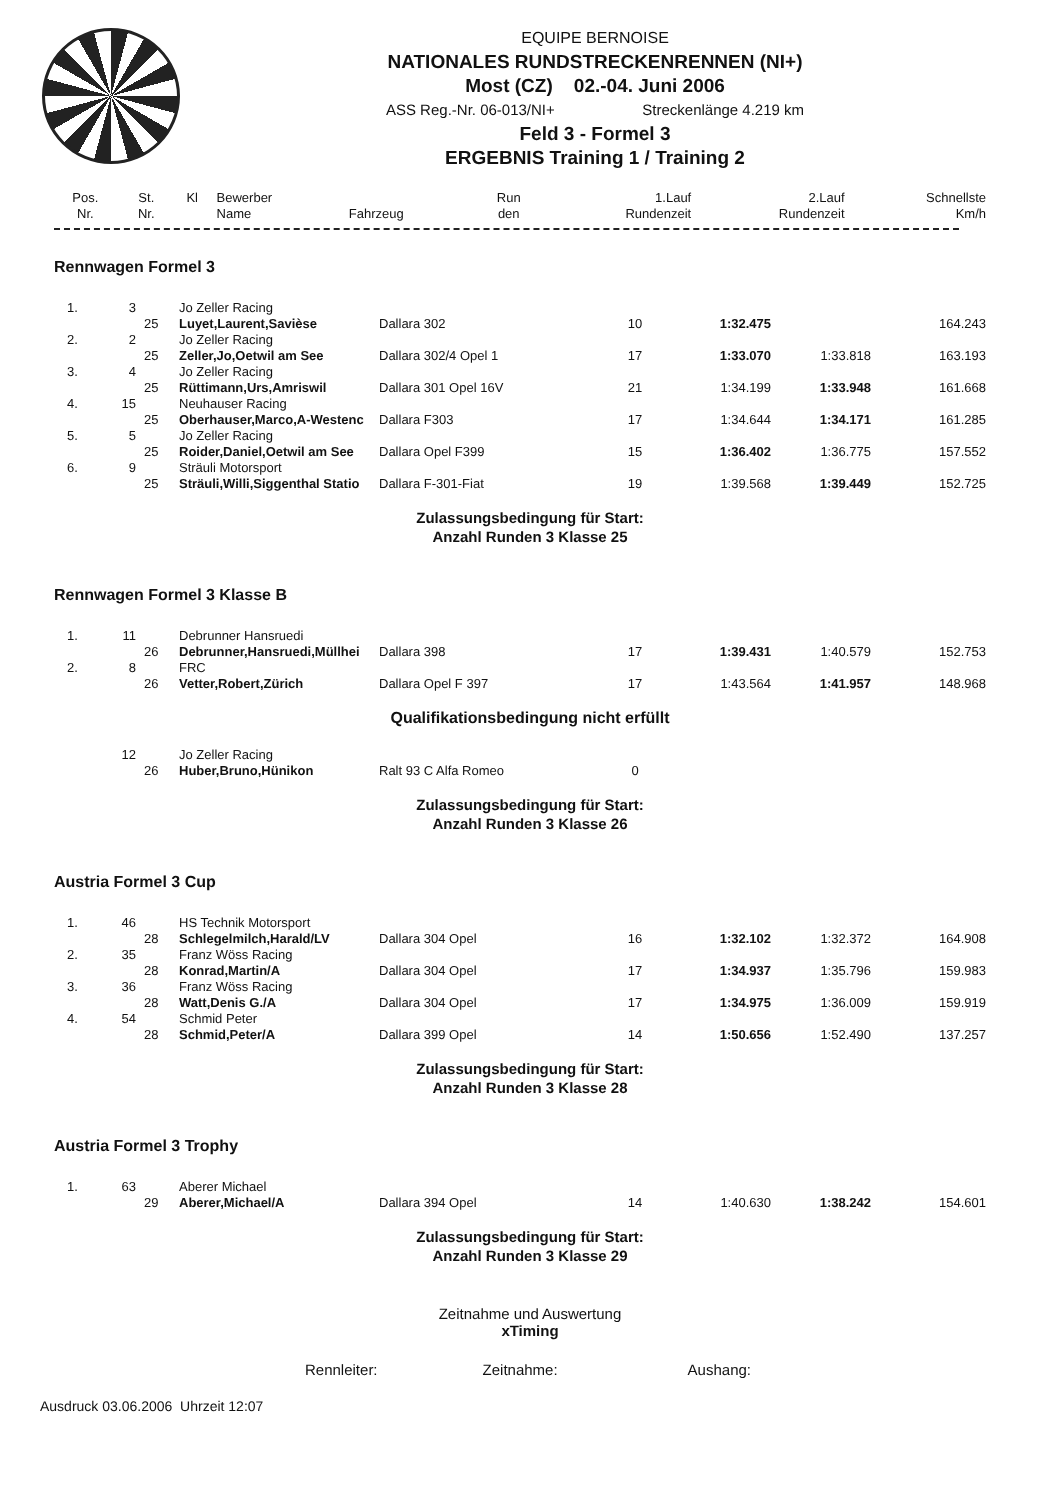EQUIPE BERNOISE
NATIONALES RUNDSTRECKENRENNEN (NI+)
Most (CZ) 02.-04. Juni 2006
ASS Reg.-Nr. 06-013/NI+ Streckenlänge 4.219 km
Feld 3 - Formel 3
ERGEBNIS Training 1 / Training 2
| Pos. Nr. | St. Nr. | Kl | Bewerber Name | Fahrzeug | Run den | 1.Lauf Rundenzeit | 2.Lauf Rundenzeit | Schnellste Km/h |
| --- | --- | --- | --- | --- | --- | --- | --- | --- |
Rennwagen Formel 3
| 1. | 3 | | Jo Zeller Racing | | | | | |
| | | 25 | Luyet,Laurent,Savièse | Dallara 302 | 10 | 1:32.475 | | 164.243 |
| 2. | 2 | | Jo Zeller Racing | | | | | |
| | | 25 | Zeller,Jo,Oetwil am See | Dallara 302/4 Opel 1 | 17 | 1:33.070 | 1:33.818 | 163.193 |
| 3. | 4 | | Jo Zeller Racing | | | | | |
| | | 25 | Rüttimann,Urs,Amriswil | Dallara 301 Opel 16V | 21 | 1:34.199 | 1:33.948 | 161.668 |
| 4. | 15 | | Neuhauser Racing | | | | | |
| | | 25 | Oberhauser,Marco,A-Westenc | Dallara F303 | 17 | 1:34.644 | 1:34.171 | 161.285 |
| 5. | 5 | | Jo Zeller Racing | | | | | |
| | | 25 | Roider,Daniel,Oetwil am See | Dallara Opel F399 | 15 | 1:36.402 | 1:36.775 | 157.552 |
| 6. | 9 | | Sträuli Motorsport | | | | | |
| | | 25 | Sträuli,Willi,Siggenthal Statio | Dallara F-301-Fiat | 19 | 1:39.568 | 1:39.449 | 152.725 |
Zulassungsbedingung für Start:
Anzahl Runden 3 Klasse 25
Rennwagen Formel 3 Klasse B
| 1. | 11 | | Debrunner Hansruedi | | | | | |
| | | 26 | Debrunner,Hansruedi,Müllhei | Dallara 398 | 17 | 1:39.431 | 1:40.579 | 152.753 |
| 2. | 8 | | FRC | | | | | |
| | | 26 | Vetter,Robert,Zürich | Dallara Opel F 397 | 17 | 1:43.564 | 1:41.957 | 148.968 |
Qualifikationsbedingung nicht erfüllt
| | 12 | | Jo Zeller Racing | | | | | |
| | | 26 | Huber,Bruno,Hünikon | Ralt 93 C Alfa Romeo | 0 | | | |
Zulassungsbedingung für Start:
Anzahl Runden 3 Klasse 26
Austria Formel 3 Cup
| 1. | 46 | | HS Technik Motorsport | | | | | |
| | | 28 | Schlegelmilch,Harald/LV | Dallara 304 Opel | 16 | 1:32.102 | 1:32.372 | 164.908 |
| 2. | 35 | | Franz Wöss Racing | | | | | |
| | | 28 | Konrad,Martin/A | Dallara 304 Opel | 17 | 1:34.937 | 1:35.796 | 159.983 |
| 3. | 36 | | Franz Wöss Racing | | | | | |
| | | 28 | Watt,Denis G./A | Dallara 304 Opel | 17 | 1:34.975 | 1:36.009 | 159.919 |
| 4. | 54 | | Schmid Peter | | | | | |
| | | 28 | Schmid,Peter/A | Dallara 399 Opel | 14 | 1:50.656 | 1:52.490 | 137.257 |
Zulassungsbedingung für Start:
Anzahl Runden 3 Klasse 28
Austria Formel 3 Trophy
| 1. | 63 | | Aberer Michael | | | | | |
| | | 29 | Aberer,Michael/A | Dallara 394 Opel | 14 | 1:40.630 | 1:38.242 | 154.601 |
Zulassungsbedingung für Start:
Anzahl Runden 3 Klasse 29
Zeitnahme und Auswertung
xTiming
Rennleiter: Zeitnahme: Aushang:
Ausdruck 03.06.2006 Uhrzeit 12:07